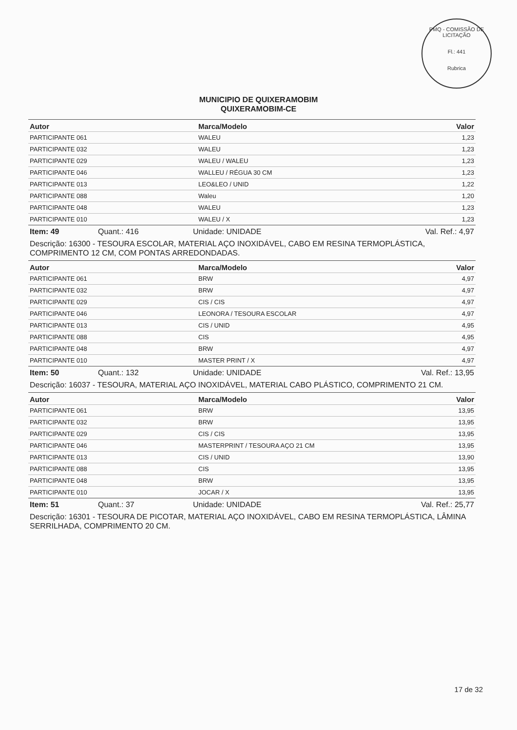PMQ - COMISSÃO DE LICITAÇÃO
Fl.: 441
Rubrica
MUNICIPIO DE QUIXERAMOBIM
QUIXERAMOBIM-CE
| Autor | Marca/Modelo | Valor |
| --- | --- | --- |
| PARTICIPANTE 061 | WALEU | 1,23 |
| PARTICIPANTE 032 | WALEU | 1,23 |
| PARTICIPANTE 029 | WALEU / WALEU | 1,23 |
| PARTICIPANTE 046 | WALLEU / RÉGUA 30 CM | 1,23 |
| PARTICIPANTE 013 | LEO&LEO / UNID | 1,22 |
| PARTICIPANTE 088 | Waleu | 1,20 |
| PARTICIPANTE 048 | WALEU | 1,23 |
| PARTICIPANTE 010 | WALEU / X | 1,23 |
Item: 49 Quant.: 416 Unidade: UNIDADE Val. Ref.: 4,97
Descrição: 16300 - TESOURA ESCOLAR, MATERIAL AÇO INOXIDÁVEL, CABO EM RESINA TERMOPLÁSTICA, COMPRIMENTO 12 CM, COM PONTAS ARREDONDADAS.
| Autor | Marca/Modelo | Valor |
| --- | --- | --- |
| PARTICIPANTE 061 | BRW | 4,97 |
| PARTICIPANTE 032 | BRW | 4,97 |
| PARTICIPANTE 029 | CIS / CIS | 4,97 |
| PARTICIPANTE 046 | LEONORA / TESOURA ESCOLAR | 4,97 |
| PARTICIPANTE 013 | CIS / UNID | 4,95 |
| PARTICIPANTE 088 | CIS | 4,95 |
| PARTICIPANTE 048 | BRW | 4,97 |
| PARTICIPANTE 010 | MASTER PRINT / X | 4,97 |
Item: 50 Quant.: 132 Unidade: UNIDADE Val. Ref.: 13,95
Descrição: 16037 - TESOURA, MATERIAL AÇO INOXIDÁVEL, MATERIAL CABO PLÁSTICO, COMPRIMENTO 21 CM.
| Autor | Marca/Modelo | Valor |
| --- | --- | --- |
| PARTICIPANTE 061 | BRW | 13,95 |
| PARTICIPANTE 032 | BRW | 13,95 |
| PARTICIPANTE 029 | CIS / CIS | 13,95 |
| PARTICIPANTE 046 | MASTERPRINT / TESOURA AÇO 21 CM | 13,95 |
| PARTICIPANTE 013 | CIS / UNID | 13,90 |
| PARTICIPANTE 088 | CIS | 13,95 |
| PARTICIPANTE 048 | BRW | 13,95 |
| PARTICIPANTE 010 | JOCAR / X | 13,95 |
Item: 51 Quant.: 37 Unidade: UNIDADE Val. Ref.: 25,77
Descrição: 16301 - TESOURA DE PICOTAR, MATERIAL AÇO INOXIDÁVEL, CABO EM RESINA TERMOPLÁSTICA, LÂMINA SERRILHADA, COMPRIMENTO 20 CM.
17 de 32